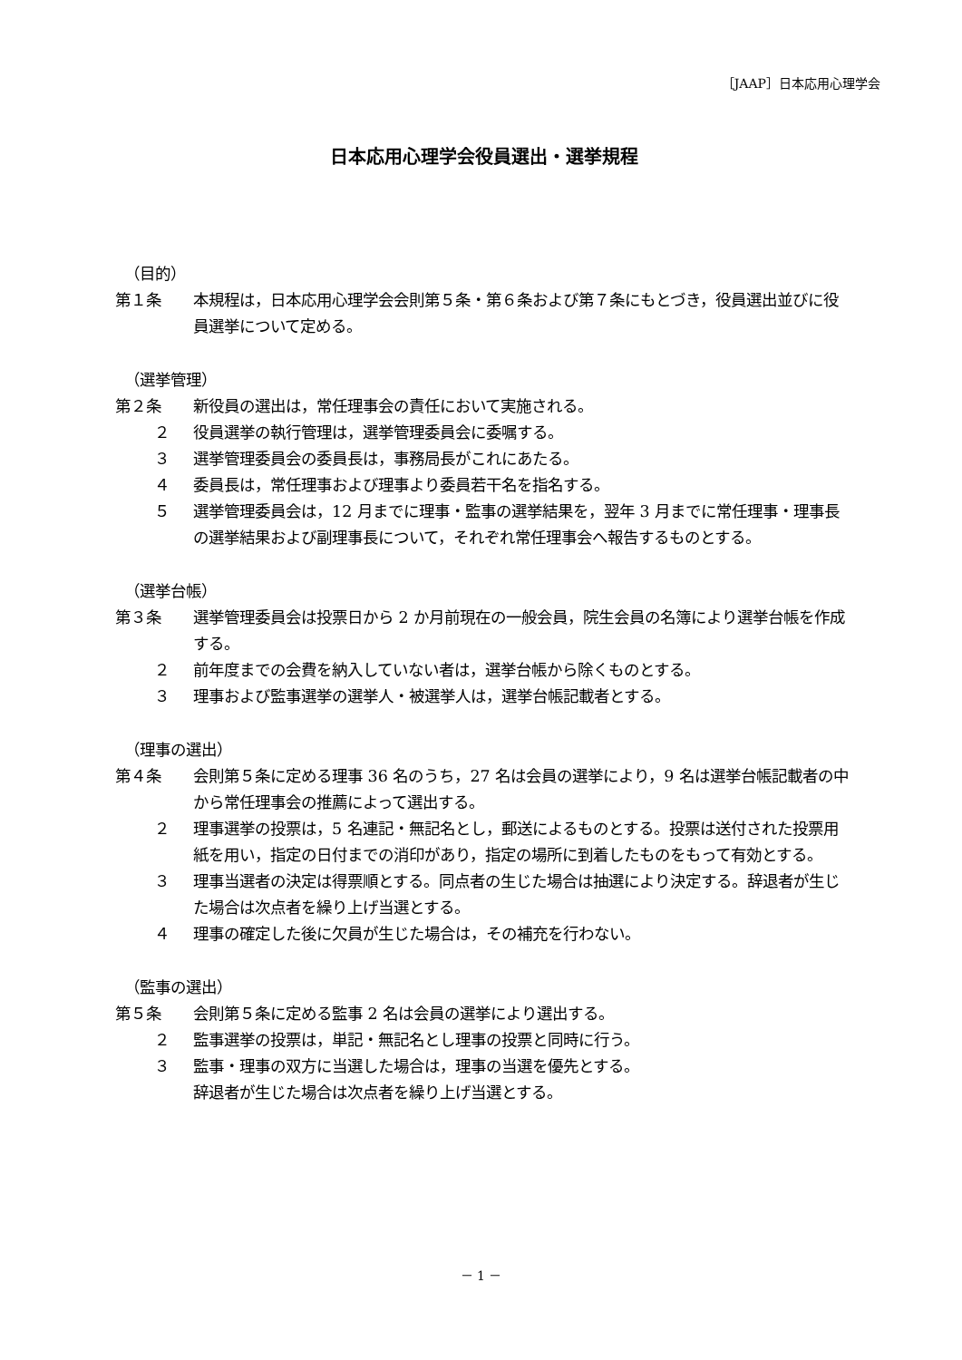［JAAP］日本応用心理学会
日本応用心理学会役員選出・選挙規程
（目的）
第１条 本規程は，日本応用心理学会会則第５条・第６条および第７条にもとづき，役員選出並びに役員選挙について定める。
（選挙管理）
第２条 新役員の選出は，常任理事会の責任において実施される。
２ 役員選挙の執行管理は，選挙管理委員会に委嘱する。
３ 選挙管理委員会の委員長は，事務局長がこれにあたる。
４ 委員長は，常任理事および理事より委員若干名を指名する。
５ 選挙管理委員会は，12 月までに理事・監事の選挙結果を，翌年 3 月までに常任理事・理事長の選挙結果および副理事長について，それぞれ常任理事会へ報告するものとする。
（選挙台帳）
第３条 選挙管理委員会は投票日から 2 か月前現在の一般会員，院生会員の名簿により選挙台帳を作成する。
２ 前年度までの会費を納入していない者は，選挙台帳から除くものとする。
３ 理事および監事選挙の選挙人・被選挙人は，選挙台帳記載者とする。
（理事の選出）
第４条 会則第５条に定める理事 36 名のうち，27 名は会員の選挙により，9 名は選挙台帳記載者の中から常任理事会の推薦によって選出する。
２ 理事選挙の投票は，5 名連記・無記名とし，郵送によるものとする。投票は送付された投票用紙を用い，指定の日付までの消印があり，指定の場所に到着したものをもって有効とする。
３ 理事当選者の決定は得票順とする。同点者の生じた場合は抽選により決定する。辞退者が生じた場合は次点者を繰り上げ当選とする。
４ 理事の確定した後に欠員が生じた場合は，その補充を行わない。
（監事の選出）
第５条 会則第５条に定める監事 2 名は会員の選挙により選出する。
２ 監事選挙の投票は，単記・無記名とし理事の投票と同時に行う。
３ 監事・理事の双方に当選した場合は，理事の当選を優先とする。
辞退者が生じた場合は次点者を繰り上げ当選とする。
－ 1 －